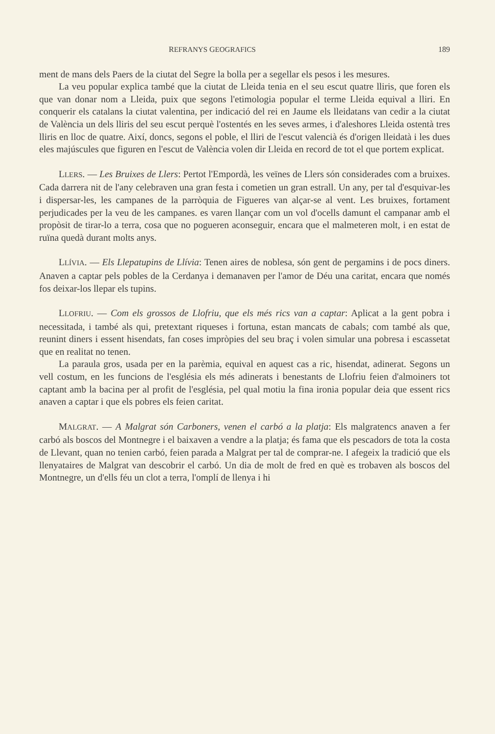REFRANYS GEOGRAFICS 189
ment de mans dels Paers de la ciutat del Segre la bolla per a segellar els pesos i les mesures.
La veu popular explica també que la ciutat de Lleida tenia en el seu escut quatre lliris, que foren els que van donar nom a Lleida, puix que segons l'etimologia popular el terme Lleida equival a lliri. En conquerir els catalans la ciutat valentina, per indicació del rei en Jaume els lleidatans van cedir a la ciutat de València un dels lliris del seu escut perquè l'ostentés en les seves armes, i d'aleshores Lleida ostentà tres lliris en lloc de quatre. Així, doncs, segons el poble, el lliri de l'escut valencià és d'origen lleidatà i les dues eles majúscules que figuren en l'escut de València volen dir Lleida en record de tot el que portem explicat.
LLERS. — Les Bruixes de Llers: Pertot l'Empordà, les veïnes de Llers són considerades com a bruixes. Cada darrera nit de l'any celebraven una gran festa i cometien un gran estrall. Un any, per tal d'esquivar-les i dispersar-les, les campanes de la parròquia de Figueres van alçar-se al vent. Les bruixes, fortament perjudicades per la veu de les campanes. es varen llançar com un vol d'ocells damunt el campanar amb el propòsit de tirar-lo a terra, cosa que no pogueren aconseguir, encara que el malmeteren molt, i en estat de ruïna quedà durant molts anys.
LLÍVIA. — Els Llepatupins de Llívia: Tenen aires de noblesa, són gent de pergamins i de pocs diners. Anaven a captar pels pobles de la Cerdanya i demanaven per l'amor de Déu una caritat, encara que només fos deixar-los llepar els tupins.
LLOFRIU. — Com els grossos de Llofriu, que els més rics van a captar: Aplicat a la gent pobra i necessitada, i també als qui, pretextant riqueses i fortuna, estan mancats de cabals; com també als que, reunint diners i essent hisendats, fan coses impròpies del seu braç i volen simular una pobresa i escassetat que en realitat no tenen.
La paraula gros, usada per en la parèmia, equival en aquest cas a ric, hisendat, adinerat. Segons un vell costum, en les funcions de l'església els més adinerats i benestants de Llofriu feien d'almoiners tot captant amb la bacina per al profit de l'església, pel qual motiu la fina ironia popular deia que essent rics anaven a captar i que els pobres els feien caritat.
MALGRAT. — A Malgrat són Carboners, venen el carbó a la platja: Els malgratencs anaven a fer carbó als boscos del Montnegre i el baixaven a vendre a la platja; és fama que els pescadors de tota la costa de Llevant, quan no tenien carbó, feien parada a Malgrat per tal de comprar-ne. I afegeix la tradició que els llenyataires de Malgrat van descobrir el carbó. Un dia de molt de fred en què es trobaven als boscos del Montnegre, un d'ells féu un clot a terra, l'omplí de llenya i hi